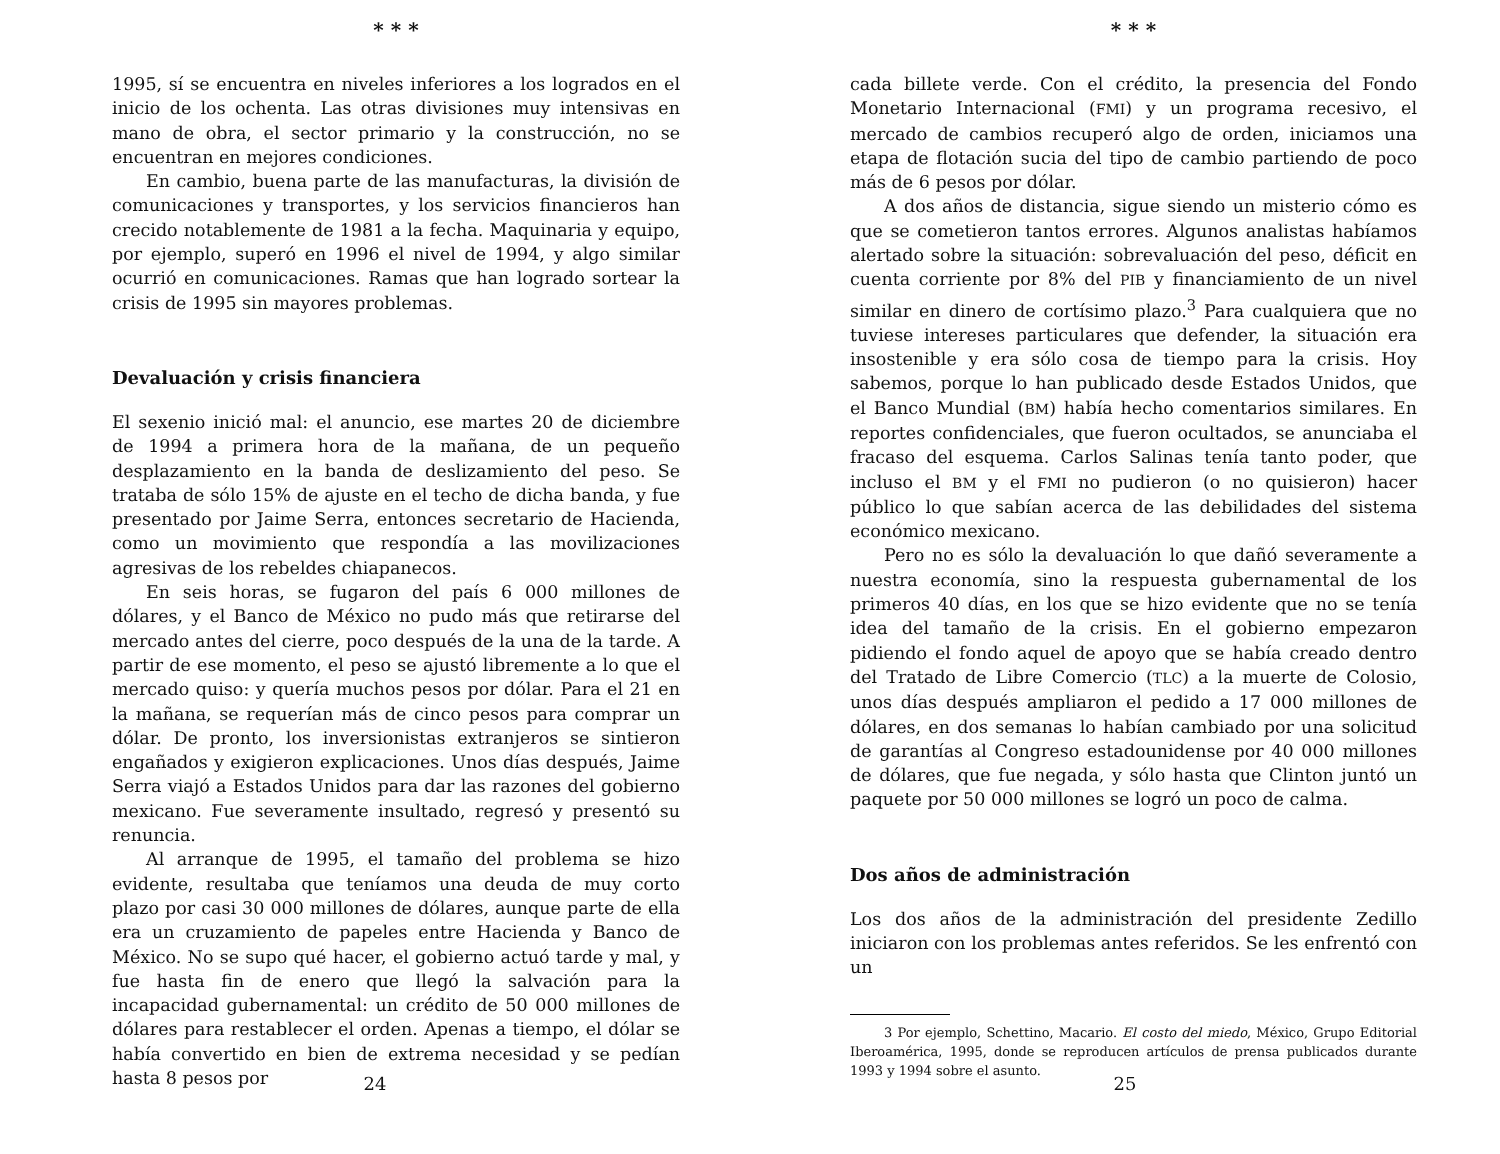* * *
1995, sí se encuentra en niveles inferiores a los logrados en el inicio de los ochenta. Las otras divisiones muy intensivas en mano de obra, el sector primario y la construcción, no se encuentran en mejores condiciones.
En cambio, buena parte de las manufacturas, la división de comunicaciones y transportes, y los servicios financieros han crecido notablemente de 1981 a la fecha. Maquinaria y equipo, por ejemplo, superó en 1996 el nivel de 1994, y algo similar ocurrió en comunicaciones. Ramas que han logrado sortear la crisis de 1995 sin mayores problemas.
Devaluación y crisis financiera
El sexenio inició mal: el anuncio, ese martes 20 de diciembre de 1994 a primera hora de la mañana, de un pequeño desplazamiento en la banda de deslizamiento del peso. Se trataba de sólo 15% de ajuste en el techo de dicha banda, y fue presentado por Jaime Serra, entonces secretario de Hacienda, como un movimiento que respondía a las movilizaciones agresivas de los rebeldes chiapanecos.
En seis horas, se fugaron del país 6 000 millones de dólares, y el Banco de México no pudo más que retirarse del mercado antes del cierre, poco después de la una de la tarde. A partir de ese momento, el peso se ajustó libremente a lo que el mercado quiso: y quería muchos pesos por dólar. Para el 21 en la mañana, se requerían más de cinco pesos para comprar un dólar. De pronto, los inversionistas extranjeros se sintieron engañados y exigieron explicaciones. Unos días después, Jaime Serra viajó a Estados Unidos para dar las razones del gobierno mexicano. Fue severamente insultado, regresó y presentó su renuncia.
Al arranque de 1995, el tamaño del problema se hizo evidente, resultaba que teníamos una deuda de muy corto plazo por casi 30 000 millones de dólares, aunque parte de ella era un cruzamiento de papeles entre Hacienda y Banco de México. No se supo qué hacer, el gobierno actuó tarde y mal, y fue hasta fin de enero que llegó la salvación para la incapacidad gubernamental: un crédito de 50 000 millones de dólares para restablecer el orden. Apenas a tiempo, el dólar se había convertido en bien de extrema necesidad y se pedían hasta 8 pesos por
24
* * *
cada billete verde. Con el crédito, la presencia del Fondo Monetario Internacional (FMI) y un programa recesivo, el mercado de cambios recuperó algo de orden, iniciamos una etapa de flotación sucia del tipo de cambio partiendo de poco más de 6 pesos por dólar.
A dos años de distancia, sigue siendo un misterio cómo es que se cometieron tantos errores. Algunos analistas habíamos alertado sobre la situación: sobrevaluación del peso, déficit en cuenta corriente por 8% del PIB y financiamiento de un nivel similar en dinero de cortísimo plazo.<sup>3</sup> Para cualquiera que no tuviese intereses particulares que defender, la situación era insostenible y era sólo cosa de tiempo para la crisis. Hoy sabemos, porque lo han publicado desde Estados Unidos, que el Banco Mundial (BM) había hecho comentarios similares. En reportes confidenciales, que fueron ocultados, se anunciaba el fracaso del esquema. Carlos Salinas tenía tanto poder, que incluso el BM y el FMI no pudieron (o no quisieron) hacer público lo que sabían acerca de las debilidades del sistema económico mexicano.
Pero no es sólo la devaluación lo que dañó severamente a nuestra economía, sino la respuesta gubernamental de los primeros 40 días, en los que se hizo evidente que no se tenía idea del tamaño de la crisis. En el gobierno empezaron pidiendo el fondo aquel de apoyo que se había creado dentro del Tratado de Libre Comercio (TLC) a la muerte de Colosio, unos días después ampliaron el pedido a 17 000 millones de dólares, en dos semanas lo habían cambiado por una solicitud de garantías al Congreso estadounidense por 40 000 millones de dólares, que fue negada, y sólo hasta que Clinton juntó un paquete por 50 000 millones se logró un poco de calma.
Dos años de administración
Los dos años de la administración del presidente Zedillo iniciaron con los problemas antes referidos. Se les enfrentó con un
3 Por ejemplo, Schettino, Macario. El costo del miedo, México, Grupo Editorial Iberoamérica, 1995, donde se reproducen artículos de prensa publicados durante 1993 y 1994 sobre el asunto.
25